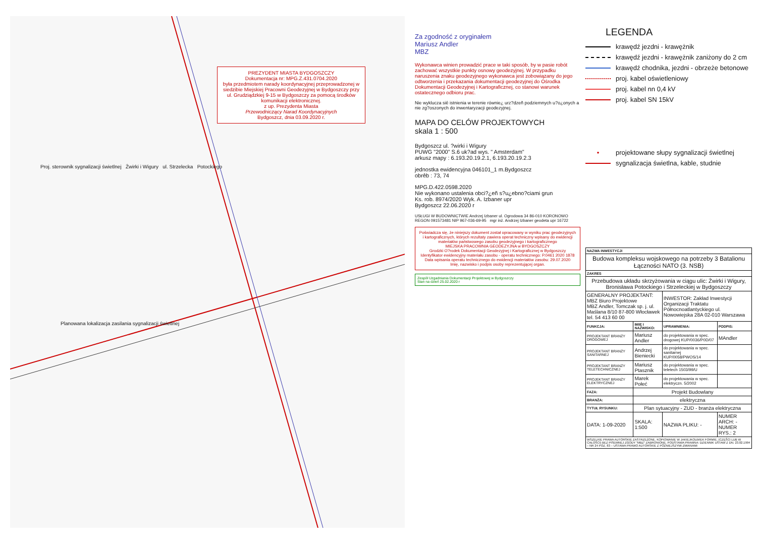PREZYDENT MIASTA BYDGOSZCZY
Dokumentacja nr: MPG.Z.431.0704.2020
była przedmiotem narady koordynacyjnej przeprowadzonej w siedzibie Miejskiej Pracowni Geodezyjnej w Bydgoszczy przy ul. Grudziądzkiej 9-15 w Bydgoszczy za pomocą środków komunikacji elektronicznej.
z up. Prezydenta Miasta
Przewodniczący Narad Koordynacyjnych
Bydgoszcz, dnia 03.09.2020 r.
Proj. sterownik sygnalizacji świetlnej Żwirki i Wigury ul. Strzelecka Potockiego
Planowana lokalizacja zasilania sygnalizacji świetlnej
Za zgodność z oryginałem
Mariusz Andler
MBZ
Wykonawca winien prowadzić prace w taki sposób, by w pasie robót zachować wszystkie punkty osnowy geodezyjnej. W przypadku naruszenia znaku geodezyjnego wykonawca jest zobowiązany do jego odtworzenia i przekazania dokumentacji geodezyjnej do Ośrodka Dokumentacji Geodezyjnej i Kartograficznej, co stanowi warunek ostatecznego odbioru prac.
Nie wyklucza siê istnienia w terenie równie¿ urz?dzeñ podziemnych u?o¿onych a nie zg?oszonych do inwentaryzacji geodezyjnej.
MAPA DO CELÓW PROJEKTOWYCH
skala 1 : 500
Bydgoszcz ul. ?wirki i Wigury
PUWG "2000" S.6 uk?ad wys. " Amsterdam"
arkusz mapy : 6.193.20.19.2.1, 6.193.20.19.2.3
jednostka ewidencyjna 046101_1 m.Bydgoszcz
obrêb : 73, 74
MPG.D.422.0598.2020
Nie wykonano ustalenia obci?¿eñ s?u¿ebno?ciami grun
Ks. rob. 8974/2020 Wyk. A. Izbaner upr
Bydgoszcz 22.06.2020 r
USŁUGI W BUDOWNICTWIE Andrzej Izbaner ul. Ogrodowa 34 86-010 KORONOWO REGON 091573481 NIP 967-036-69-95 mgr inż. Andrzej Izbaner geodeta upr 16722
Poświadcza się, że niniejszy dokument został opracowany w wyniku prac geodezyjnych i kartograficznych, których rezultaty zawiera operat techniczny wpisany do ewidencji materiałów państwowego zasobu geodezyjnego i kartograficznego
MIEJSKA PRACOWNIA GEODEZYJNA w BYDGOSZCZY
Grodzki O?rodek Dokumentacji Geodezyjnej i Kartograficznej w Bydgoszczy
Identyfikator ewidencyjny materiału zasobu - operatu technicznego: P.0461 2020 1878
Data wpisania operatu technicznego do ewidencji materiałów zasobu: 29.07.2020
Imię, nazwisko i podpis osoby reprezentującej organ.
Zespół Uzgadniania Dokumentacji Projektowej w Bydgoszczy
Stan na dzień 25.02.2020 r
LEGENDA
krawędź jezdni - krawężnik
krawędź jezdni - krawężnik zaniżony do 2 cm
krawędź chodnika, jezdni - obrzeże betonowe
proj. kabel oświetleniowy
proj. kabel nn 0,4 kV
proj. kabel SN 15kV
• projektowane słupy sygnalizacji świetlnej
sygnalizacja świetlna, kable, studnie
| NAZWA INWESTYCJI | | | |
| --- | --- | --- | --- |
| Budowa kompleksu wojskowego na potrzeby 3 Batalionu Łączności NATO (3. NSB) | | | |
| ZAKRES | | | |
| Przebudowa układu skrzyżowania w ciągu ulic: Żwirki i Wigury, Bronisława Potockiego i Strzeleckiej w Bydgoszczy | | | |
| GENERALNY PROJEKTANT: MBZ Biuro Projektowe MBZ Andler, Tomczak sp. j. ul. Maślana 8/10 87-800 Włocławek tel. 54 413 60 00 | | INWESTOR: Zakład Inwestycji Organizacji Traktatu Północnoatlantyckiego ul. Nowowiejska 28A 02-010 Warszawa | |
| FUNKCJA: | IMIĘ I NAZWISKO: | UPRAWNIENIA: | PODPIS: |
| PROJEKTANT BRANŻY DROGOWEJ | Mariusz Andler | do projektowania w spec. drogowej KUP/0036/P0D/07 | MAndler |
| PROJEKTANT BRANŻY SANITARNEJ | Andrzej Bieniecki | do projektowania w spec. sanitarnej KUP/0058/PWOS/14 | |
| PROJEKTANT BRANŻY TELETECHNICZNEJ | Mariusz Ptasznik | do projektowania w spec. teletech 1503/99/U | |
| PROJEKTANT BRANŻY ELEKTRYCZNEJ | Marek Połeć | do projektowania w spec. elektryczn. 5/2002 | |
| FAZA: | Projekt Budowlany | | |
| BRANŻA: | elektryczna | | |
| TYTUŁ RYSUNKU: | Plan sytuacyjny - ZUD - branża elektryczna | | |
| DATA: 1-09-2020 | SKALA: 1:500 | NAZWA PLIKU: - | NUMER ARCH: - NUMER RYS.: 2 |
| WSZELKIE PRAWA AUTORSKIE ZASTRZEŻONE. KOPIOWANIE W JAKIEJKOLWIEK FORMIE, (CZĘŚCI LUB W CAŁOŚCI) BEZ PISEMNEJ ZGODY "MBZ" ZABRONIONE. PODSTAWA PRAWNA: DZIENNIK USTAW Z DN. 23.02.1994 – NR 24 POZ. 83 – USTAWA PRAWO AUTORSKIE Z PÓŹNIEJSZYMI ZMIANAMI | | | |